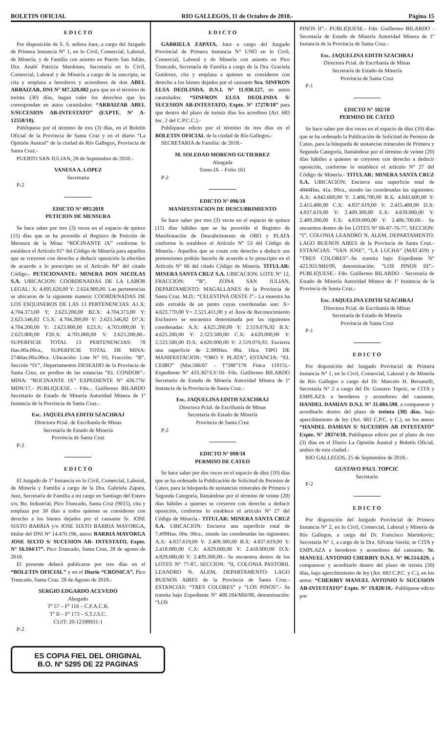BOLETIN OFICIAL RIO GALLEGOS, 11 de Octubre de 2018.- Página 15
E D I C T O
Por disposición de S. S. señora Juez, a cargo del Juzgado de Primera Instancia N° 1, en lo Civil, Comercial, Laboral, de Minería, y de Familia con asiento en Puerto San Julián, Dra. Anahí Patricia Mardones, Secretaría en lo Civil, Comercial, Laboral y de Minería a cargo de la suscripta, se cita y emplaza a herederos y acreedores de don ABEL ARBAIZAR, DNI N° M7.328.082 para que en el término de treinta (30) días, hagan valer los derechos que les correspondan en autos caratulados: “ARBAIZAR ABEL S/SUCESION AB-INTESTATO” (EXPTE. N° A-12558/18).
Publíquese por el término de tres (3) días, en el Boletín Oficial de la Provincia de Santa Cruz y en el diario “La Opinión Austral” de la ciudad de Río Gallegos, Provincia de Santa Cruz.-
PUERTO SAN JULIAN, 28 de Septiembre de 2018.-
VANESA A. LOPEZ
Secretaria
P-2
EDICTO N° 095/2018
PETICION DE MENSURA
Se hace saber por tres (3) veces en el espacio de quince (15) días que se ha proveído el Registro de Petición de Mensura de la Mina: “ROCINANTE IX” conforme lo establece el Artículo 81° del Código de Minería para aquellos que se creyeren con derecho a deducir oposición la efectúen de acuerdo a lo prescripto en el Artículo 84° del citado Código.- PETICIONANTE: MINERA DON NICOLAS S.A. UBICACION: COORDENADAS DE LA LABOR LEGAL: X: 4.695.620,00 Y: 2.624.900,00. Las pertenencias se ubicaron de la siguiente manera: COORDENADAS DE LOS ESQUINEROS DE LAS 13 PERTENENCIAS: A1.X: 4.704.373,00 Y: 2.623.200,00 B2.X: 4.704.373,00 Y: 2.623.546,82 C5.X: 4.704.200,00 Y: 2.623.546,82 D7.X: 4.704.200,00 Y: 2.623.800,00 E23.X: 4.703.000,00 Y: 2.623.800,00 F20.X: 4.703.000,00 Y: 2.623.200,00.- SUPERFICIE TOTAL 13 PERTENENCIAS: 78 Has.00a.00ca., SUPERFICIE TOTAL DE MINA: 274Has.00a.00ca. Ubicación: Lote N° 03, Fracción: “B”, Sección “IV”, Departamentos DESEADO de la Provincia de Santa Cruz, en predios de las estancias “EL CONDOR”.- MINA: “ROCINANTE IX” EXPEDIENTE N° 436.776/ MDN/17.- PUBLIQUESE. - Fdo... Guillermo BILARDO Secretario de Estado de Minería Autoridad Minera de 1º Instancia de la Provincia de Santa Cruz.-
Esc. JAQUELINA EDITH SZACHRAJ
Directora Pcial. de Escribanía de Minas
Secretaría de Estado de Minería
Provincia de Santa Cruz
P-2
E D I C T O
El Juzgado de 1º Instancia en lo Civil, Comercial, Laboral, de Minería y Familia a cargo de la Dra. Gabriela Zapata, Juez, Secretaría de Familia a mi cargo en Santiago del Estero s/n, Bo. Industrial, Pico Truncado, Santa Cruz (9015), cita y emplaza por 30 días a todos quienes se consideren con derecho a los bienes dejados por el causante Sr. JOSE SIXTO BARRIA y/o JOSE SIXTO BARRIA MAYORGA, titular del DNI N° 14.470.196, autos: BARRIA MAYORGA JOSE SIXTO S/ SUCESION AB- INTESTATO, Expte. N° 16.104/17”. Pico Truncado, Santa Cruz, 28 de agosto de 2018.
El presente deberá publicarse por tres días en el “BOLETIN OFICIAL” y en el Diario “CRONICA”. Pico Truncado, Santa Cruz. 28 de Agosto de 2018.-
SERGIO EDGARDO ACEVEDO
Abogado
Tº 57 – Fº 116 – C.F.A.C.R.
Tº II – Fº 173 – S.T.J.S.C.
CUIT: 20-12189931-1
P-2
E D I C T O
GABRIELA ZAPATA, Juez a cargo del Juzgado Provincial de Primera Instancia N° UNO en lo Civil, Comercial, Laboral y de Minería con asiento en Pico Truncado, Secretaría de Familia a cargo de la Dra. Graciela Gutiérrez, cita y emplaza a quienes se consideren con derecho a los bienes dejados por el causante Sra. SINFRON ELSA DEOLINDA, D.N.I. N° 11.930.127, en autos caratulados: “SINFRON ELSA DEOLINDA S/ SUCESION AB-INTESTATO; Expte. N° 17278/18” para que dentro del plazo de treinta días los acrediten (Art. 683 Inc. 2 del C.P.C.C.).-
Publíquese edicto por el término de tres días en el BOLETIN OFICIAL de la ciudad de Río Gallegos.-
SECRETARIA de Familia: de 2018.-
M. SOLEDAD MORENO GUTIERREZ
Abogada
Tomo IX – Folio 161
P-2
EDICTO N° 096/18
MANIFESTACION DE DESCUBRIMIENTO
Se hace saber por tres (3) veces en el espacio de quince (15) días hábiles que se ha proveído el Registro de Manifestación de Descubrimiento de ORO y PLATA conforme lo establece el Artículo N° 53 del Código de Minería.- Aquellos que se crean con derecho a deducir sus pretensiones podrán hacerlo de acuerdo a lo prescripto en el Artículo N° 66 del citado Código de Minería. TITULAR: MINERA SANTA CRUZ S.A. UBICACION: LOTE N° 12, FRACCION: “B”, ZONA SAN JULIAN, DEPARTAMENTO: MAGALLANES de la Provincia de Santa Cruz. M.D.: “CELESTINA OESTE I”.- La muestra ha sido extraída de un punto cuyas coordenadas son: X= 4.623.770,00 Y= 2.521.411,00 y el Área de Reconocimiento Exclusivo se encuentra determinada por las siguientes coordenadas: A.X: 4.625.200,00 Y: 2.519.076,92 B.X: 4.625.200,00 Y: 2.523.500,00 C.X: 4.620.000,00 Y: 2.523.500,00 D.X: 4.620.000,00 Y: 2.519.076,92. Encierra una superficie de 2.300Has. 00a. 16ca. TIPO DE MANIFESTACION: “ORO Y PLATA”, ESTANCIA: “EL CEIBO” (Mat.566/67 - T°38F°178 Finca 11015).- Expediente N° 433.367/LY/16- Fdo. Guillermo BILARDO Secretario de Estado de Minería Autoridad Minera de 1º Instancia de la Provincia de Santa Cruz.-
Esc. JAQUELINA EDITH SZACHRAJ
Directora Pcial. de Escribanía de Minas
Secretaría de Estado de Minería
Provincia de Santa Cruz
P-2
EDICTO N° 098/18
PERMISO DE CATEO
Se hace saber por dos veces en el espacio de diez (10) días que se ha ordenado la Publicación de Solicitud de Permiso de Cateo, para la búsqueda de sustancias minerales de Primera y Segunda Categoría, llamándose por el término de veinte (20) días hábiles a quienes se creyeren con derecho a deducir oposición, conforme lo establece el artículo N° 27 del Código de Minería.- TITULAR: MINERA SANTA CRUZ S.A. UBICACION: Encierra una superficie total de 7.499Has. 00a. 00ca., siendo las coordenadas las siguientes: A.X: 4.837.619,00 Y: 2.409.300,00 B.X: 4.837.619,00 Y: 2.418.000,00 C.X: 4.829.000,00 Y: 2.418.000,00 D.X: 4.829.000,00 Y: 2.409.300,00.- Se encuentra dentro de los LOTES N° 77-87, SECCION: “II, COLONIA PASTORIL LEANDRO N. ALEM, DEPARTAMENTO: LAGO BUENOS AIRES de la Provincia de Santa Cruz.- ESTANCIAS: “TRES COLORES” y “LOS PINOS”.- Se tramita bajo Expediente N° 408.184/MH/08, denominación: “LOS
PINOS II”.- PUBLIQUESE.- Fdo. Guillermo BILARDO - Secretaría de Estado de Minería Autoridad Minera de 1º Instancia de la Provincia de Santa Cruz.-
Esc. JAQUELINA EDITH SZACHRAJ
Directora Pcial. de Escribanía de Minas
Secretaría de Estado de Minería
Provincia de Santa Cruz
P-1
EDICTO N° 102/18
PERMISO DE CATEO
Se hace saber por dos veces en el espacio de diez (10) días que se ha ordenado la Publicación de Solicitud de Permiso de Cateo, para la búsqueda de sustancias minerales de Primera y Segunda Categoría, llamándose por el término de veinte (20) días hábiles a quienes se creyeren con derecho a deducir oposición, conforme lo establece el artículo N° 27 del Código de Minería.- TITULAR: MINERA SANTA CRUZ S.A. UBICACION: Encierra una superficie total de 4844Has. 41a. 00ca., siendo las coordenadas las siguientes: A.X: 4.843.600,00 Y: 2.406.700,00 B.X: 4.843.600,00 Y: 2.415.400,00 C.X: 4.837.619,00 Y: 2.415.400,00 D.X: 4.837.619,00 Y: 2.409.300,00 E.X: 4.839.000,00 Y: 2.409.300,00 F.X: 4.839.000,00 Y: 2.406.700,00.- Se encuentra dentro de los LOTES N° 66-67-76-77, SECCION: “I”, COLONIA LEANDRO N. ALEM, DEPARTAMENTO: LAGO BUENOS AIRES de la Provincia de Santa Cruz.- ESTANCIAS: “SAN JOSE”, “LA LUCHA” (MAT.459) y “TRES COLORES”.-Se tramita bajo Expediente N° 423.931/MH/09, denominación: “LOS PINOS III”.- PUBLIQUESE.- Fdo. Guillermo BILARDO - Secretaría de Estado de Minería Autoridad Minera de 1º Instancia de la Provincia de Santa Cruz.-
Esc. JAQUELINA EDITH SZACHRAJ
Directora Pcial. de Escribanía de Minas
Secretaría de Estado de Minería
Provincia de Santa Cruz
P-1
E D I C T O
Por disposición del Juzgado Provincial de Primera Instancia N° 1, en lo Civil, Comercial, Laboral y de Minería de Río Gallegos a cargo del Dr. Marcelo H. Bersanelli, Secretaría N° 2 a cargo del Dr. Gustavo Topcic, se CITA y EMPLAZA a herederos y acreedores del causante, HANDEL DAMIAN D.N.I. N° 31.684.598, a comparecer y acreditarlo dentro del plazo de treinta (30) días, bajo apercibimiento de ley (Art. 683 C.P.C. y C.), en los autos: “HANDEL DAMIAN S/ SUCESION AB INTESTATO” Expte. N° 28374/18. Publíquese edicto por el plazo de tres (3) días en el Diario La Opinión Austral y Boletín Oficial, ambos de esta ciudad.-
RIO GALLEGOS, 25 de Septiembre de 2018.-
GUSTAVO PAUL TOPCIC
Secretario
P-2
E D I C T O
Por disposición del Juzgado Provincial de Primera Instancia N° 2, en lo Civil, Comercial, Laboral y Minería de Río Gallegos, a cargo del Dr. Francisco Marinkovic; Secretaría N° 1, a cargo de la Dra. Silvana Varela; se CITA y EMPLAZA a herederos y acreedores del causante, Sr. MANUEL ANTONIO CHERBIY D.N.I. N° 06.514.629, a comparecer y acreditarlo dentro del plazo de treinta (30) días, bajo apercibimiento de ley (Art. 683 C.P.C. y C.), en los autos: “CHERBIY MANUEL ANTONIO S/ SUCESION AB-INTESTATO” Expte. N° 19.828/18.- Publíquese edicto por
ES COPIA FIEL DEL ORIGINAL
B.O. Nº 5295 DE 22 PAGINAS